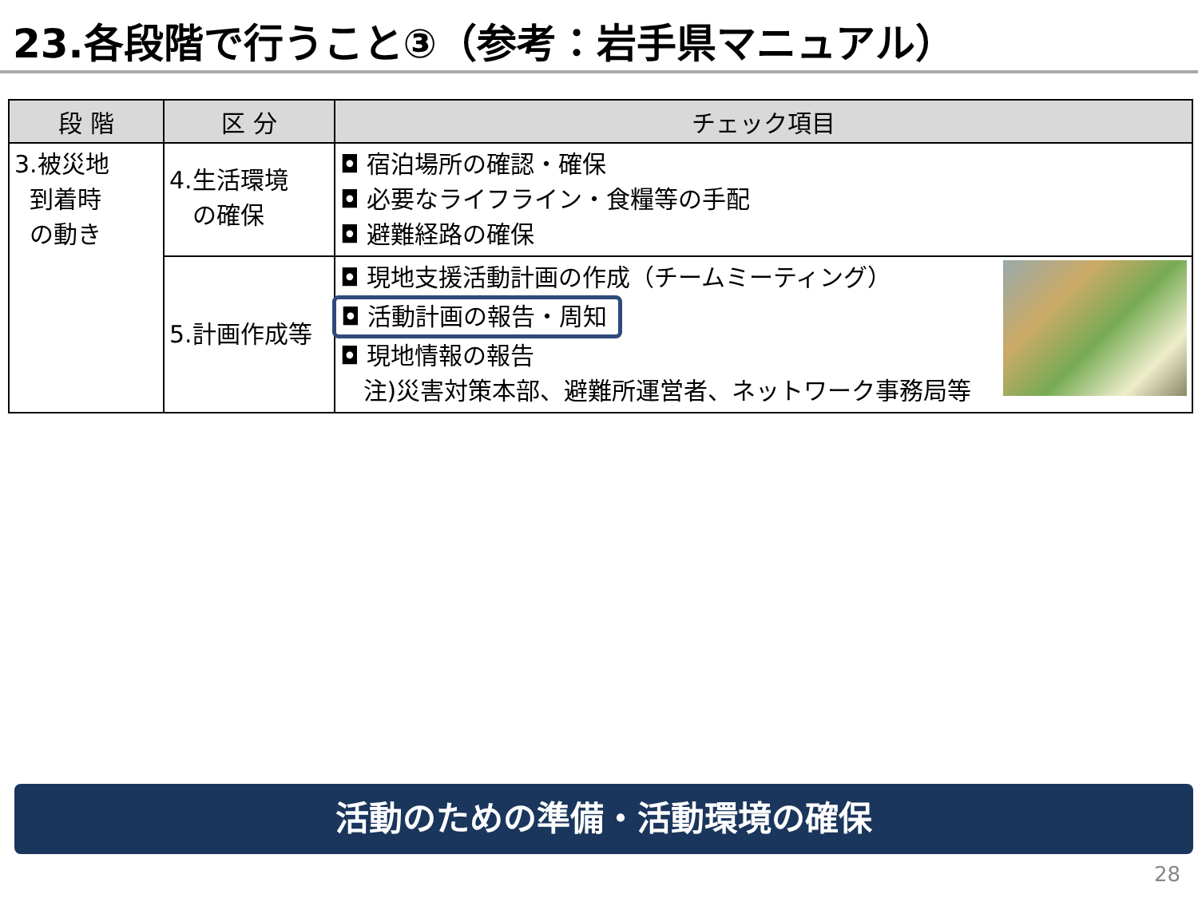23.各段階で行うこと③（参考：岩手県マニュアル）
| 段 階 | 区 分 | チェック項目 |
| --- | --- | --- |
| 3.被災地 到着時 の動き | 4.生活環境 の確保 | ◘ 宿泊場所の確認・確保 ◘ 必要なライフライン・食糧等の手配 ◘ 避難経路の確保 |
| | 5.計画作成等 | ◘ 現地支援活動計画の作成（チームミーティング） ◘ 活動計画の報告・周知 ◘ 現地情報の報告 注)災害対策本部、避難所運営者、ネットワーク事務局等 |
活動のための準備・活動環境の確保
28